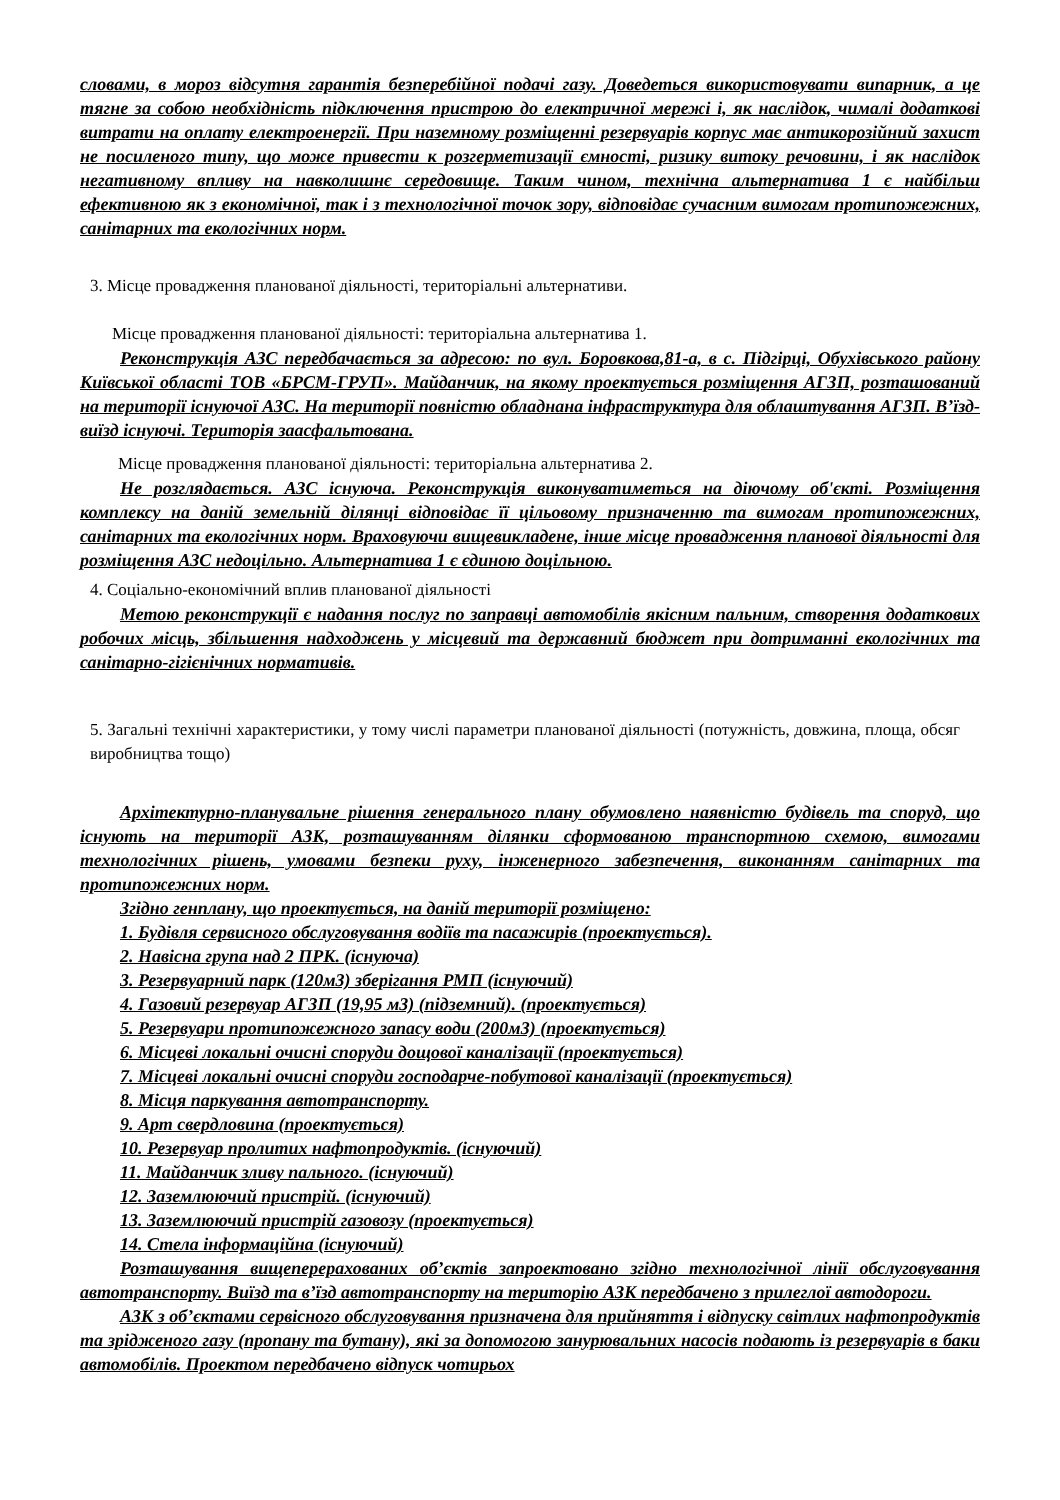словами, в мороз відсутня гарантія безперебійної подачі газу. Доведеться використовувати випарник, а це тягне за собою необхідність підключення пристрою до електричної мережі і, як наслідок, чималі додаткові витрати на оплату електроенергії. При наземному розміщенні резервуарів корпус має антикорозійний захист не посиленого типу, що може привести к розгерметизації ємності, ризику витоку речовини, і як наслідок негативному впливу на навколишнє середовище. Таким чином, технічна альтернатива 1 є найбільш ефективною як з економічної, так і з технологічної точок зору, відповідає сучасним вимогам протипожежних, санітарних та екологічних норм.
3. Місце провадження планованої діяльності, територіальні альтернативи.
Місце провадження планованої діяльності: територіальна альтернатива 1.
Реконструкція АЗС передбачається за адресою: по вул. Боровкова,81-а, в с. Підгірці, Обухівського району Київської області ТОВ «БРСМ-ГРУП». Майданчик, на якому проектується розміщення АГЗП, розташований на території існуючої АЗС. На території повністю обладнана інфраструктура для облаштування АГЗП. В’їзд-виїзд існуючі. Територія заасфальтована.
Місце провадження планованої діяльності: територіальна альтернатива 2.
Не розглядається. АЗС існуюча. Реконструкція виконуватиметься на діючому об'єкті. Розміщення комплексу на даній земельній ділянці відповідає її цільовому призначенню та вимогам протипожежних, санітарних та екологічних норм. Враховуючи вищевикладене, інше місце провадження планової діяльності для розміщення АЗС недоцільно. Альтернатива 1 є єдиною доцільною.
4. Соціально-економічний вплив планованої діяльності
Метою реконструкції є надання послуг по заправці автомобілів якісним пальним, створення додаткових робочих місць, збільшення надходжень у місцевий та державний бюджет при дотриманні екологічних та санітарно-гігієнічних нормативів.
5. Загальні технічні характеристики, у тому числі параметри планованої діяльності (потужність, довжина, площа, обсяг виробництва тощо)
Архітектурно-планувальне рішення генерального плану обумовлено наявністю будівель та споруд, що існують на території АЗК, розташуванням ділянки сформованою транспортною схемою, вимогами технологічних рішень, умовами безпеки руху, інженерного забезпечення, виконанням санітарних та протипожежних норм.
Згідно генплану, що проектується, на даній території розміщено:
1. Будівля сервисного обслуговування водіїв та пасажирів (проектується).
2. Навісна група над 2 ПРК. (існуюча)
3. Резервуарний парк (120м3) зберігання РМП (існуючий)
4. Газовий резервуар АГЗП (19,95 м3) (підземний). (проектується)
5. Резервуари протипожежного запасу води (200м3) (проектується)
6. Місцеві локальні очисні споруди дощової каналізації (проектується)
7. Місцеві локальні очисні споруди господарче-побутової каналізації (проектується)
8. Місця паркування автотранспорту.
9. Арт свердловина (проектується)
10. Резервуар пролитих нафтопродуктів. (існуючий)
11. Майданчик зливу пального. (існуючий)
12. Заземлюючий пристрій. (існуючий)
13. Заземлюючий пристрій газовозу (проектується)
14. Стела інформаційна (існуючий)
Розташування вищеперерахованих об’єктів запроектовано згідно технологічної лінії обслуговування автотранспорту. Виїзд та в’їзд автотранспорту на територію АЗК передбачено з прилеглої автодороги.
АЗК з об’єктами сервісного обслуговування призначена для прийняття і відпуску світлих нафтопродуктів та зрідженого газу (пропану та бутану), які за допомогою занурювальних насосів подають із резервуарів в баки автомобілів. Проектом передбачено відпуск чотирьох